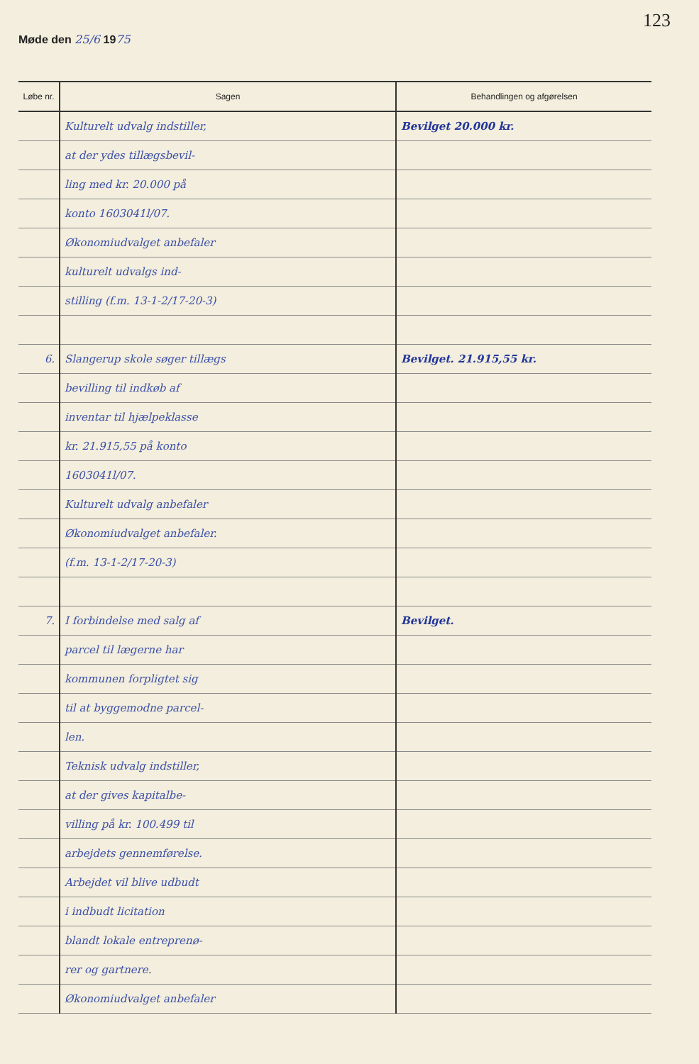Møde den 25/6 1975 123
| Løbe nr. | Sagen | Behandlingen og afgørelsen |
| --- | --- | --- |
| | Kulturelt udvalg indstiller, | Bevilget 20.000 kr. |
| | at der ydes tillægsbevil- | |
| | ling med kr. 20.000 på | |
| | konto 1603041l/07. | |
| | Økonomiudvalget anbefaler | |
| | kulturelt udvalgs ind- | |
| | stilling (f.m. 13-1-2/17-20-3) | |
| 6. | Slangerup skole søger tillægs | Bevilget. 21.915,55 kr. |
| | bevilling til indkøb af | |
| | inventar til hjælpeklasse | |
| | kr. 21.915,55 på konto | |
| | 1603041l/07. | |
| | Kulturelt udvalg anbefaler | |
| | Økonomiudvalget anbefaler. | |
| | (f.m. 13-1-2/17-20-3) | |
| 7. | I forbindelse med salg af | Bevilget. |
| | parcel til lægerne har | |
| | kommunen forpligtet sig | |
| | til at byggemodne parcel- | |
| | len. | |
| | Teknisk udvalg indstiller, | |
| | at der gives kapitalbe- | |
| | villing på kr. 100.499 til | |
| | arbejdets gennemførelse. | |
| | Arbejdet vil blive udbudt | |
| | i indbudt licitation | |
| | blandt lokale entreprenø- | |
| | rer og gartnere. | |
| | Økonomiudvalget anbefaler | |